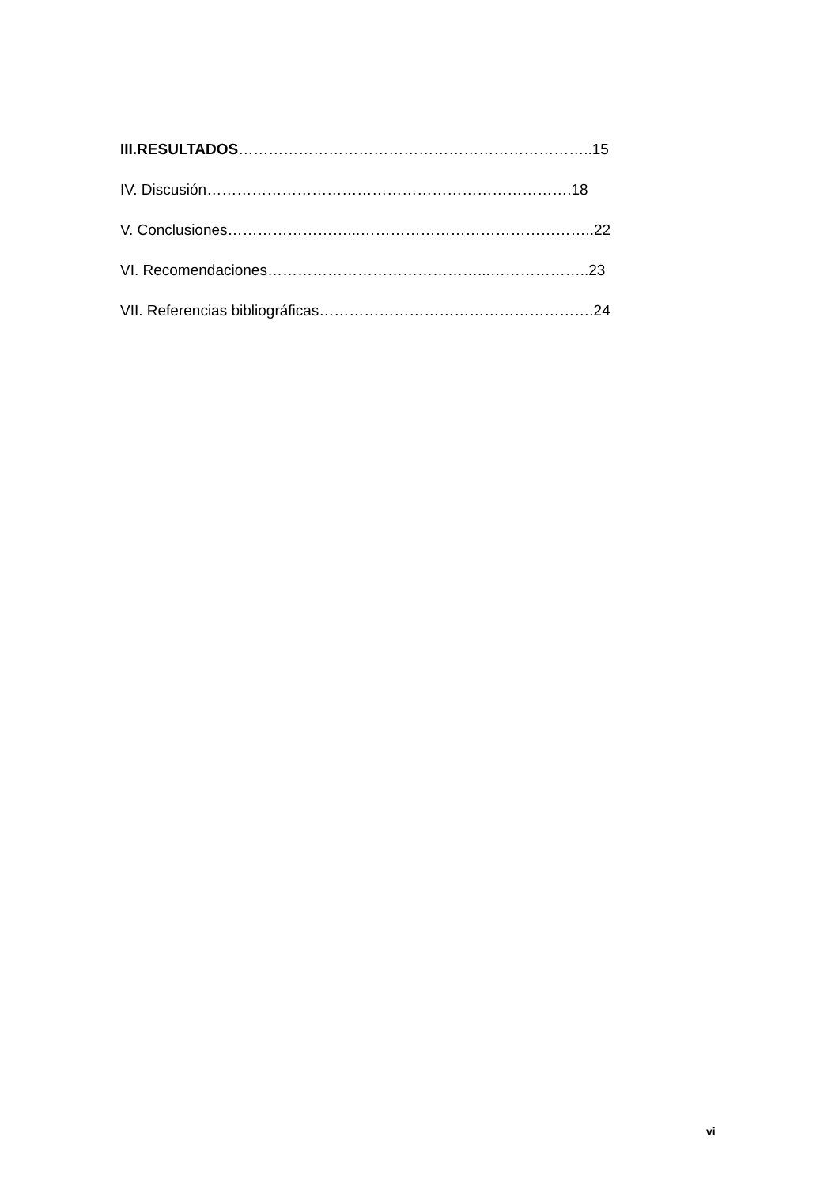III.RESULTADOS……………………………………………………………..15
IV. Discusión……………………………………………………………….18
V. Conclusiones……………………...………………………………………..22
VI. Recomendaciones……………………………………...………………..23
VII. Referencias bibliográficas……………………………………………….24
vi